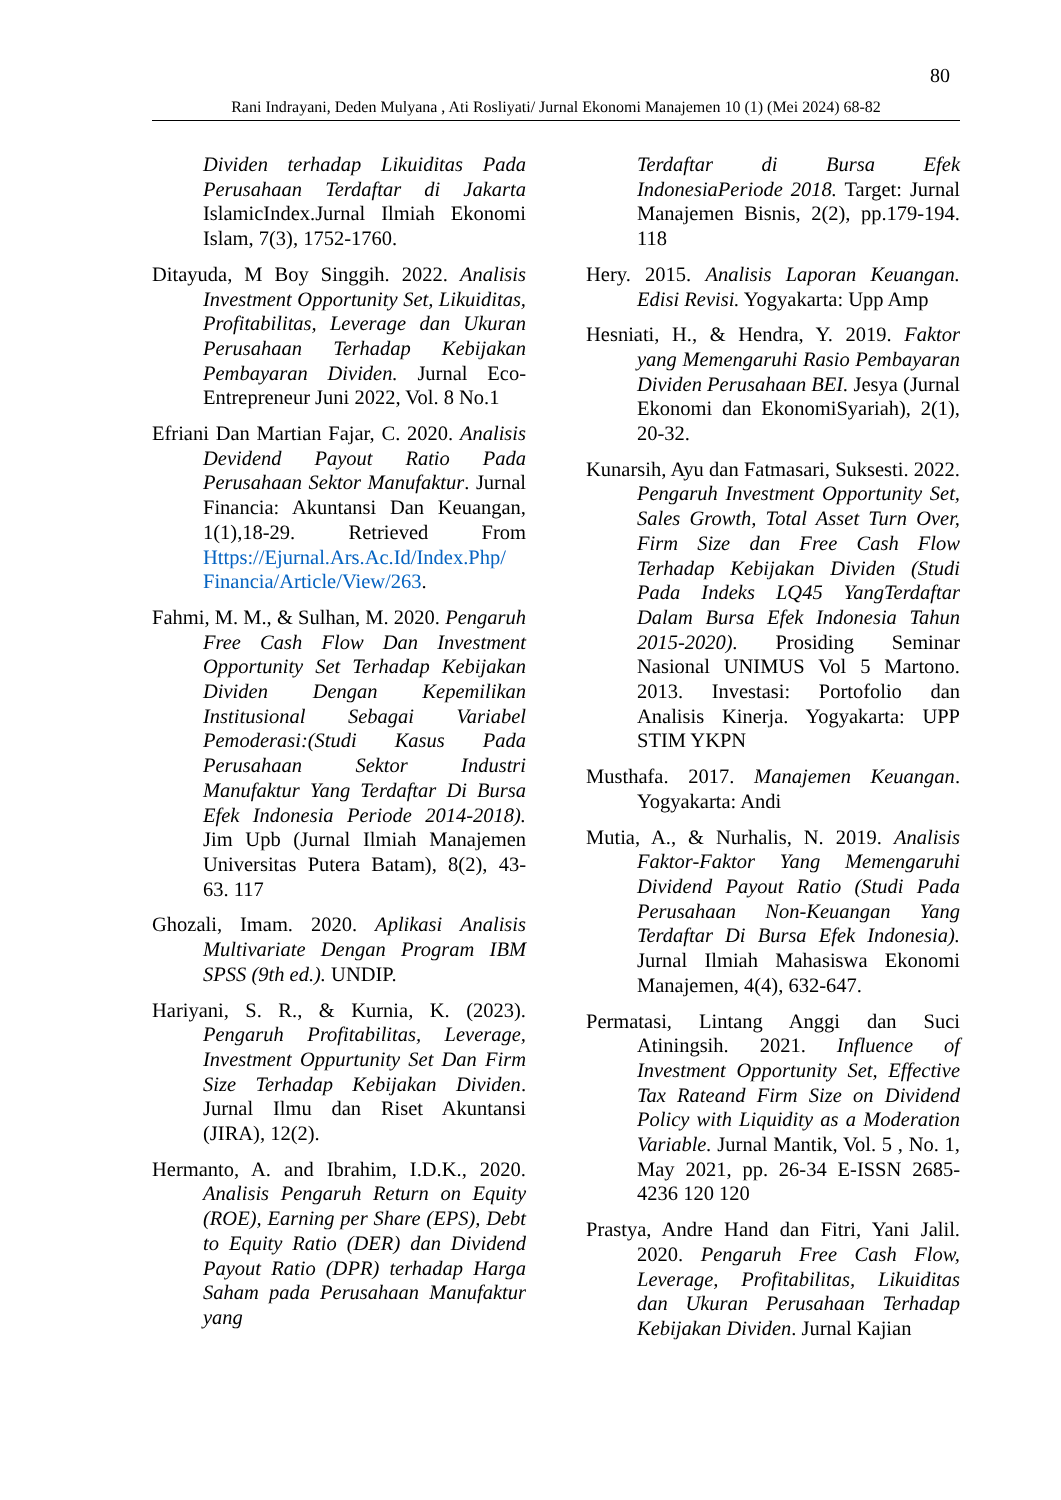80
Rani Indrayani, Deden Mulyana , Ati Rosliyati/ Jurnal Ekonomi Manajemen 10 (1) (Mei 2024) 68-82
Dividen terhadap Likuiditas Pada Perusahaan Terdaftar di Jakarta IslamicIndex.Jurnal Ilmiah Ekonomi Islam, 7(3), 1752-1760.
Ditayuda, M Boy Singgih. 2022. Analisis Investment Opportunity Set, Likuiditas, Profitabilitas, Leverage dan Ukuran Perusahaan Terhadap Kebijakan Pembayaran Dividen. Jurnal Eco-Entrepreneur Juni 2022, Vol. 8 No.1
Efriani Dan Martian Fajar, C. 2020. Analisis Devidend Payout Ratio Pada Perusahaan Sektor Manufaktur. Jurnal Financia: Akuntansi Dan Keuangan, 1(1),18-29. Retrieved From Https://Ejurnal.Ars.Ac.Id/Index.Php/ Financia/Article/View/263.
Fahmi, M. M., & Sulhan, M. 2020. Pengaruh Free Cash Flow Dan Investment Opportunity Set Terhadap Kebijakan Dividen Dengan Kepemilikan Institusional Sebagai Variabel Pemoderasi:(Studi Kasus Pada Perusahaan Sektor Industri Manufaktur Yang Terdaftar Di Bursa Efek Indonesia Periode 2014-2018). Jim Upb (Jurnal Ilmiah Manajemen Universitas Putera Batam), 8(2), 43-63. 117
Ghozali, Imam. 2020. Aplikasi Analisis Multivariate Dengan Program IBM SPSS (9th ed.). UNDIP.
Hariyani, S. R., & Kurnia, K. (2023). Pengaruh Profitabilitas, Leverage, Investment Oppurtunity Set Dan Firm Size Terhadap Kebijakan Dividen. Jurnal Ilmu dan Riset Akuntansi (JIRA), 12(2).
Hermanto, A. and Ibrahim, I.D.K., 2020. Analisis Pengaruh Return on Equity (ROE), Earning per Share (EPS), Debt to Equity Ratio (DER) dan Dividend Payout Ratio (DPR) terhadap Harga Saham pada Perusahaan Manufaktur yang
Terdaftar di Bursa Efek IndonesiaPeriode 2018. Target: Jurnal Manajemen Bisnis, 2(2), pp.179-194. 118
Hery. 2015. Analisis Laporan Keuangan. Edisi Revisi. Yogyakarta: Upp Amp
Hesniati, H., & Hendra, Y. 2019. Faktor yang Memengaruhi Rasio Pembayaran Dividen Perusahaan BEI. Jesya (Jurnal Ekonomi dan EkonomiSyariah), 2(1), 20-32.
Kunarsih, Ayu dan Fatmasari, Suksesti. 2022. Pengaruh Investment Opportunity Set, Sales Growth, Total Asset Turn Over, Firm Size dan Free Cash Flow Terhadap Kebijakan Dividen (Studi Pada Indeks LQ45 YangTerdaftar Dalam Bursa Efek Indonesia Tahun 2015-2020). Prosiding Seminar Nasional UNIMUS Vol 5 Martono. 2013. Investasi: Portofolio dan Analisis Kinerja. Yogyakarta: UPP STIM YKPN
Musthafa. 2017. Manajemen Keuangan. Yogyakarta: Andi
Mutia, A., & Nurhalis, N. 2019. Analisis Faktor-Faktor Yang Memengaruhi Dividend Payout Ratio (Studi Pada Perusahaan Non-Keuangan Yang Terdaftar Di Bursa Efek Indonesia). Jurnal Ilmiah Mahasiswa Ekonomi Manajemen, 4(4), 632-647.
Permatasi, Lintang Anggi dan Suci Atiningsih. 2021. Influence of Investment Opportunity Set, Effective Tax Rateand Firm Size on Dividend Policy with Liquidity as a Moderation Variable. Jurnal Mantik, Vol. 5 , No. 1, May 2021, pp. 26-34 E-ISSN 2685-4236 120 120
Prastya, Andre Hand dan Fitri, Yani Jalil. 2020. Pengaruh Free Cash Flow, Leverage, Profitabilitas, Likuiditas dan Ukuran Perusahaan Terhadap Kebijakan Dividen. Jurnal Kajian